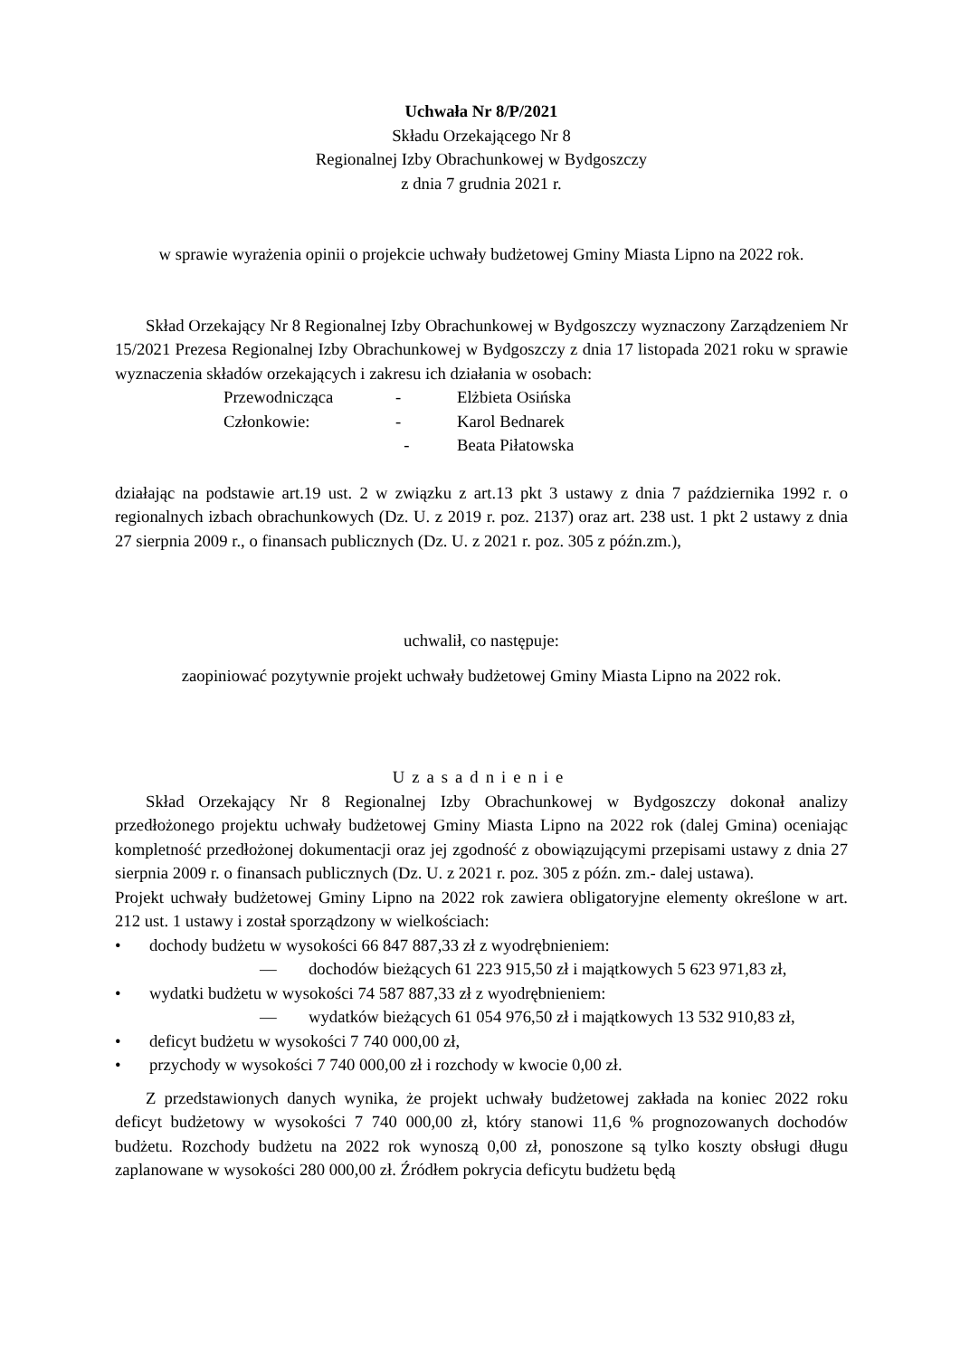Uchwała Nr 8/P/2021
Składu Orzekającego Nr 8
Regionalnej Izby Obrachunkowej w Bydgoszczy
z dnia 7 grudnia 2021 r.
w sprawie wyrażenia opinii o projekcie uchwały budżetowej Gminy Miasta Lipno na 2022 rok.
Skład Orzekający Nr 8 Regionalnej Izby Obrachunkowej w Bydgoszczy wyznaczony Zarządzeniem Nr 15/2021 Prezesa Regionalnej Izby Obrachunkowej w Bydgoszczy z dnia 17 listopada 2021 roku w sprawie wyznaczenia składów orzekających i zakresu ich działania w osobach:
| Przewodnicząca | - | Elżbieta Osińska |
| Członkowie: | - | Karol Bednarek |
| | - | Beata Piłatowska |
działając na podstawie art.19 ust. 2 w związku z art.13 pkt 3 ustawy z dnia 7 października 1992 r. o regionalnych izbach obrachunkowych (Dz. U. z 2019 r. poz. 2137) oraz art. 238 ust. 1 pkt 2 ustawy z dnia 27 sierpnia 2009 r., o finansach publicznych (Dz. U. z 2021 r. poz. 305 z późn.zm.),
uchwalił, co następuje:
zaopiniować pozytywnie projekt uchwały budżetowej Gminy Miasta Lipno na 2022 rok.
Uzasadnienie
Skład Orzekający Nr 8 Regionalnej Izby Obrachunkowej w Bydgoszczy dokonał analizy przedłożonego projektu uchwały budżetowej Gminy Miasta Lipno na 2022 rok (dalej Gmina) oceniając kompletność przedłożonej dokumentacji oraz jej zgodność z obowiązującymi przepisami ustawy z dnia 27 sierpnia 2009 r. o finansach publicznych (Dz. U. z 2021 r. poz. 305 z późn. zm.- dalej ustawa).
Projekt uchwały budżetowej Gminy Lipno na 2022 rok zawiera obligatoryjne elementy określone w art. 212 ust. 1 ustawy i został sporządzony w wielkościach:
• dochody budżetu w wysokości 66 847 887,33 zł z wyodrębnieniem:
— dochodów bieżących 61 223 915,50 zł i majątkowych 5 623 971,83 zł,
• wydatki budżetu w wysokości 74 587 887,33 zł z wyodrębnieniem:
— wydatków bieżących 61 054 976,50 zł i majątkowych 13 532 910,83 zł,
• deficyt budżetu w wysokości 7 740 000,00 zł,
• przychody w wysokości 7 740 000,00 zł i rozchody w kwocie 0,00 zł.
Z przedstawionych danych wynika, że projekt uchwały budżetowej zakłada na koniec 2022 roku deficyt budżetowy w wysokości 7 740 000,00 zł, który stanowi 11,6 % prognozowanych dochodów budżetu. Rozchody budżetu na 2022 rok wynoszą 0,00 zł, ponoszone są tylko koszty obsługi długu zaplanowane w wysokości 280 000,00 zł. Źródłem pokrycia deficytu budżetu będą